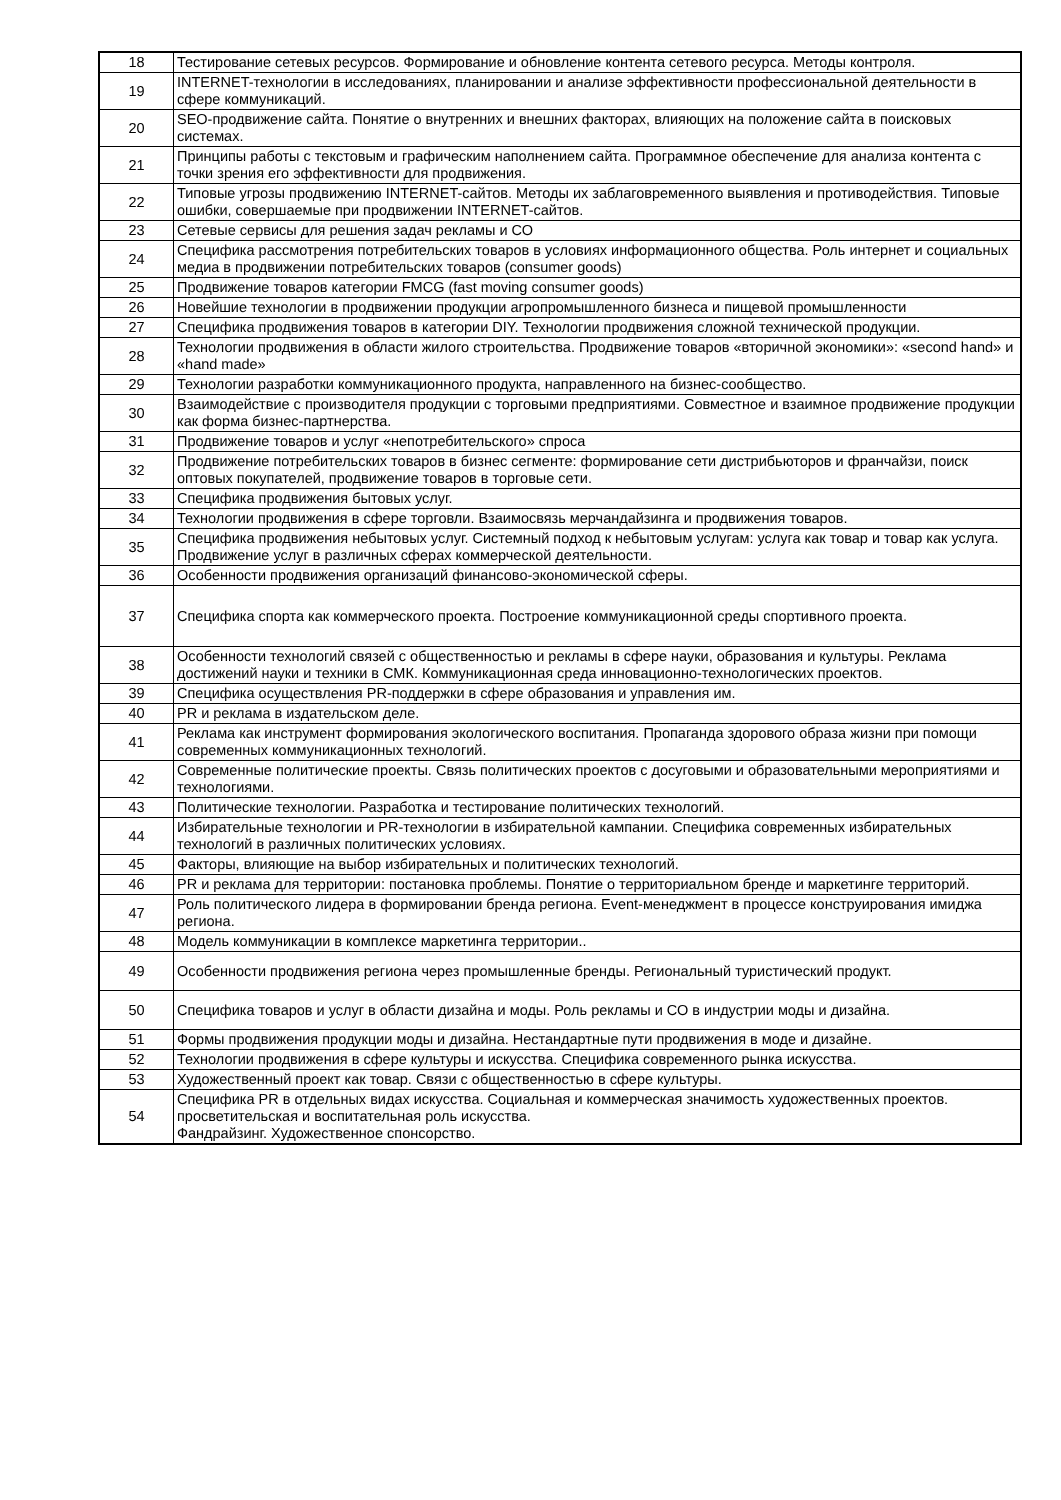| 18 | Тестирование сетевых ресурсов. Формирование и обновление контента сетевого ресурса. Методы контроля. |
| 19 | INTERNET-технологии в исследованиях, планировании и анализе эффективности профессиональной деятельности в сфере коммуникаций. |
| 20 | SEO-продвижение сайта. Понятие о внутренних и внешних факторах, влияющих на положение сайта в поисковых системах. |
| 21 | Принципы работы с текстовым и графическим наполнением сайта. Программное обеспечение для анализа контента с точки зрения его эффективности для продвижения. |
| 22 | Типовые угрозы продвижению INTERNET-сайтов. Методы их заблаговременного выявления и противодействия. Типовые ошибки, совершаемые при продвижении INTERNET-сайтов. |
| 23 | Сетевые сервисы для решения задач рекламы и СО |
| 24 | Специфика рассмотрения потребительских товаров в условиях информационного общества. Роль интернет и социальных медиа в продвижении потребительских товаров (consumer goods) |
| 25 | Продвижение товаров категории FMCG (fast moving consumer goods) |
| 26 | Новейшие технологии в продвижении продукции агропромышленного бизнеса и пищевой промышленности |
| 27 | Специфика продвижения товаров в категории DIY. Технологии продвижения сложной технической продукции. |
| 28 | Технологии продвижения в области жилого строительства. Продвижение товаров «вторичной экономики»: «second hand» и «hand made» |
| 29 | Технологии разработки коммуникационного продукта, направленного на бизнес-сообщество. |
| 30 | Взаимодействие с производителя продукции с торговыми предприятиями. Совместное и взаимное продвижение продукции как форма бизнес-партнерства. |
| 31 | Продвижение товаров и услуг «непотребительского» спроса |
| 32 | Продвижение потребительских товаров в бизнес сегменте: формирование сети дистрибьюторов и франчайзи, поиск оптовых покупателей, продвижение товаров в торговые сети. |
| 33 | Специфика продвижения бытовых услуг. |
| 34 | Технологии продвижения в сфере торговли. Взаимосвязь мерчандайзинга и продвижения товаров. |
| 35 | Специфика продвижения небытовых услуг. Системный подход к небытовым услугам: услуга как товар и товар как услуга. Продвижение услуг в различных сферах коммерческой деятельности. |
| 36 | Особенности продвижения организаций финансово-экономической сферы. |
| 37 | Специфика спорта как коммерческого проекта. Построение коммуникационной среды спортивного проекта. |
| 38 | Особенности технологий связей с общественностью и рекламы в сфере науки, образования и культуры. Реклама достижений науки и техники в СМК. Коммуникационная среда инновационно-технологических проектов. |
| 39 | Специфика осуществления PR-поддержки в сфере образования и управления им. |
| 40 | PR и реклама в издательском деле. |
| 41 | Реклама как инструмент формирования экологического воспитания. Пропаганда здорового образа жизни при помощи современных коммуникационных технологий. |
| 42 | Современные политические проекты. Связь политических проектов с досуговыми и образовательными мероприятиями и технологиями. |
| 43 | Политические технологии. Разработка и тестирование политических технологий. |
| 44 | Избирательные технологии и PR-технологии в избирательной кампании. Специфика современных избирательных технологий в различных политических условиях. |
| 45 | Факторы, влияющие на выбор избирательных и политических технологий. |
| 46 | PR и реклама для территории: постановка проблемы. Понятие о территориальном бренде и маркетинге территорий. |
| 47 | Роль политического лидера в формировании бренда региона. Event-менеджмент в процессе конструирования имиджа региона. |
| 48 | Модель коммуникации в комплексе маркетинга территории.. |
| 49 | Особенности продвижения региона через промышленные бренды. Региональный туристический продукт. |
| 50 | Специфика товаров и услуг в области дизайна и моды. Роль рекламы и СО в индустрии моды и дизайна. |
| 51 | Формы продвижения продукции моды и дизайна. Нестандартные пути продвижения в моде и дизайне. |
| 52 | Технологии продвижения в сфере культуры и искусства. Специфика современного рынка искусства. |
| 53 | Художественный проект как товар. Связи с общественностью в сфере культуры. |
| 54 | Специфика PR в отдельных видах искусства. Социальная и коммерческая значимость художественных проектов. просветительская и воспитательная роль искусства. Фандрайзинг. Художественное спонсорство. |